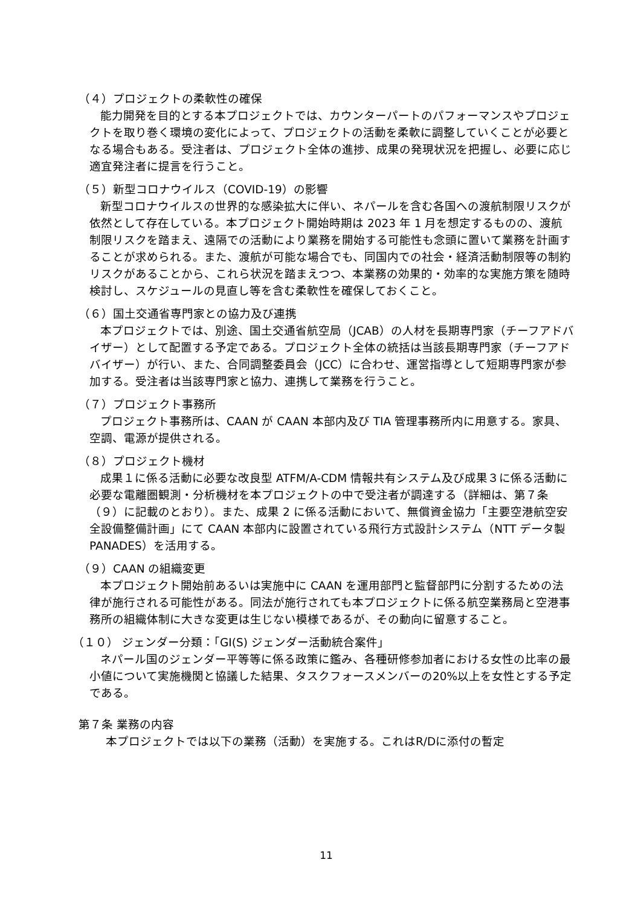（４）プロジェクトの柔軟性の確保
能力開発を目的とする本プロジェクトでは、カウンターパートのパフォーマンスやプロジェクトを取り巻く環境の変化によって、プロジェクトの活動を柔軟に調整していくことが必要となる場合もある。受注者は、プロジェクト全体の進捗、成果の発現状況を把握し、必要に応じ適宜発注者に提言を行うこと。
（５）新型コロナウイルス（COVID-19）の影響
新型コロナウイルスの世界的な感染拡大に伴い、ネパールを含む各国への渡航制限リスクが依然として存在している。本プロジェクト開始時期は 2023 年 1 月を想定するものの、渡航制限リスクを踏まえ、遠隔での活動により業務を開始する可能性も念頭に置いて業務を計画することが求められる。また、渡航が可能な場合でも、同国内での社会・経済活動制限等の制約リスクがあることから、これら状況を踏まえつつ、本業務の効果的・効率的な実施方策を随時検討し、スケジュールの見直し等を含む柔軟性を確保しておくこと。
（６）国土交通省専門家との協力及び連携
本プロジェクトでは、別途、国土交通省航空局（JCAB）の人材を長期専門家（チーフアドバイザー）として配置する予定である。プロジェクト全体の統括は当該長期専門家（チーフアドバイザー）が行い、また、合同調整委員会（JCC）に合わせ、運営指導として短期専門家が参加する。受注者は当該専門家と協力、連携して業務を行うこと。
（７）プロジェクト事務所
プロジェクト事務所は、CAAN が CAAN 本部内及び TIA 管理事務所内に用意する。家具、空調、電源が提供される。
（８）プロジェクト機材
成果１に係る活動に必要な改良型 ATFM/A-CDM 情報共有システム及び成果３に係る活動に必要な電離圏観測・分析機材を本プロジェクトの中で受注者が調達する（詳細は、第７条（９）に記載のとおり）。また、成果 2 に係る活動において、無償資金協力「主要空港航空安全設備整備計画」にて CAAN 本部内に設置されている飛行方式設計システム（NTT データ製 PANADES）を活用する。
（９）CAAN の組織変更
本プロジェクト開始前あるいは実施中に CAAN を運用部門と監督部門に分割するための法律が施行される可能性がある。同法が施行されても本プロジェクトに係る航空業務局と空港事務所の組織体制に大きな変更は生じない模様であるが、その動向に留意すること。
（１０） ジェンダー分類：「GI(S) ジェンダー活動統合案件」
ネパール国のジェンダー平等等に係る政策に鑑み、各種研修参加者における女性の比率の最小値について実施機関と協議した結果、タスクフォースメンバーの20%以上を女性とする予定である。
第７条 業務の内容
本プロジェクトでは以下の業務（活動）を実施する。これはR/Dに添付の暫定
11